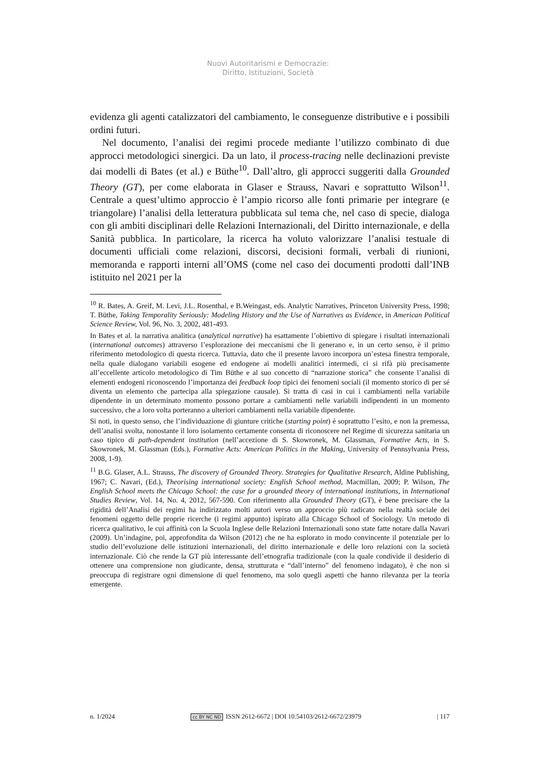Nuovi Autoritarismi e Democrazie:
Diritto, Istituzioni, Società
evidenza gli agenti catalizzatori del cambiamento, le conseguenze distributive e i possibili ordini futuri.
Nel documento, l’analisi dei regimi procede mediante l’utilizzo combinato di due approcci metodologici sinergici. Da un lato, il process-tracing nelle declinazioni previste dai modelli di Bates (et al.) e Büthe<sup>10</sup>. Dall’altro, gli approcci suggeriti dalla Grounded Theory (GT), per come elaborata in Glaser e Strauss, Navari e soprattutto Wilson<sup>11</sup>. Centrale a quest’ultimo approccio è l’ampio ricorso alle fonti primarie per integrare (e triangolare) l’analisi della letteratura pubblicata sul tema che, nel caso di specie, dialoga con gli ambiti disciplinari delle Relazioni Internazionali, del Diritto internazionale, e della Sanità pubblica. In particolare, la ricerca ha voluto valorizzare l’analisi testuale di documenti ufficiali come relazioni, discorsi, decisioni formali, verbali di riunioni, memoranda e rapporti interni all’OMS (come nel caso dei documenti prodotti dall’INB istituito nel 2021 per la
<sup>10</sup> R. Bates, A. Greif, M. Levi, J.L. Rosenthal, e B.Weingast, eds. Analytic Narratives, Princeton University Press, 1998; T. Büthe, Taking Temporality Seriously: Modeling History and the Use of Narratives as Evidence, in American Political Science Review, Vol. 96, No. 3, 2002, 481-493.
In Bates et al. la narrativa analitica (analytical narrative) ha esattamente l’obiettivo di spiegare i risultati internazionali (international outcomes) attraverso l’esplorazione dei meccanismi che li generano e, in un certo senso, è il primo riferimento metodologico di questa ricerca. Tuttavia, dato che il presente lavoro incorpora un’estesa finestra temporale, nella quale dialogano variabili esogene ed endogene ai modelli analitici intermedi, ci si rifà più precisamente all’eccellente articolo metodologico di Tim Büthe e al suo concetto di “narrazione storica” che consente l’analisi di elementi endogeni riconoscendo l’importanza dei feedback loop tipici dei fenomeni sociali (il momento storico di per sé diventa un elemento che partecipa alla spiegazione causale). Si tratta di casi in cui i cambiamenti nella variabile dipendente in un determinato momento possono portare a cambiamenti nelle variabili indipendenti in un momento successivo, che a loro volta porteranno a ulteriori cambiamenti nella variabile dipendente.
Si noti, in questo senso, che l’individuazione di giunture critiche (starting point) è soprattutto l’esito, e non la premessa, dell’analisi svolta, nonostante il loro isolamento certamente consenta di riconoscere nel Regime di sicurezza sanitaria un caso tipico di path-dependent institution (nell’accezione di S. Skowronek, M. Glassman, Formative Acts, in S. Skowronek, M. Glassman (Eds.), Formative Acts: American Politics in the Making, University of Pennsylvania Press, 2008, 1-9).
<sup>11</sup> B.G. Glaser, A.L. Strauss, The discovery of Grounded Theory. Strategies for Qualitative Research, Aldine Publishing, 1967; C. Navari, (Ed.), Theorising international society: English School method, Macmillan, 2009; P. Wilson, The English School meets the Chicago School: the case for a grounded theory of international institutions, in International Studies Review, Vol. 14, No. 4, 2012, 567-590. Con riferimento alla Grounded Theory (GT), è bene precisare che la rigidità dell’Analisi dei regimi ha indirizzato molti autori verso un approccio più radicato nella realtà sociale dei fenomeni oggetto delle proprie ricerche (i regimi appunto) ispirato alla Chicago School of Sociology. Un metodo di ricerca qualitativo, le cui affinità con la Scuola Inglese delle Relazioni Internazionali sono state fatte notare dalla Navari (2009). Un’indagine, poi, approfondita da Wilson (2012) che ne ha esplorato in modo convincente il potenziale per lo studio dell’evoluzione delle istituzioni internazionali, del diritto internazionale e delle loro relazioni con la società internazionale. Ciò che rende la GT più interessante dell’etnografia tradizionale (con la quale condivide il desiderio di ottenere una comprensione non giudicante, densa, strutturata e “dall’interno” del fenomeno indagato), è che non si preoccupa di registrare ogni dimensione di quel fenomeno, ma solo quegli aspetti che hanno rilevanza per la teoria emergente.
n. 1/2024 cc BY NC ND ISSN 2612-6672 | DOI 10.54103/2612-6672/23979 | 117